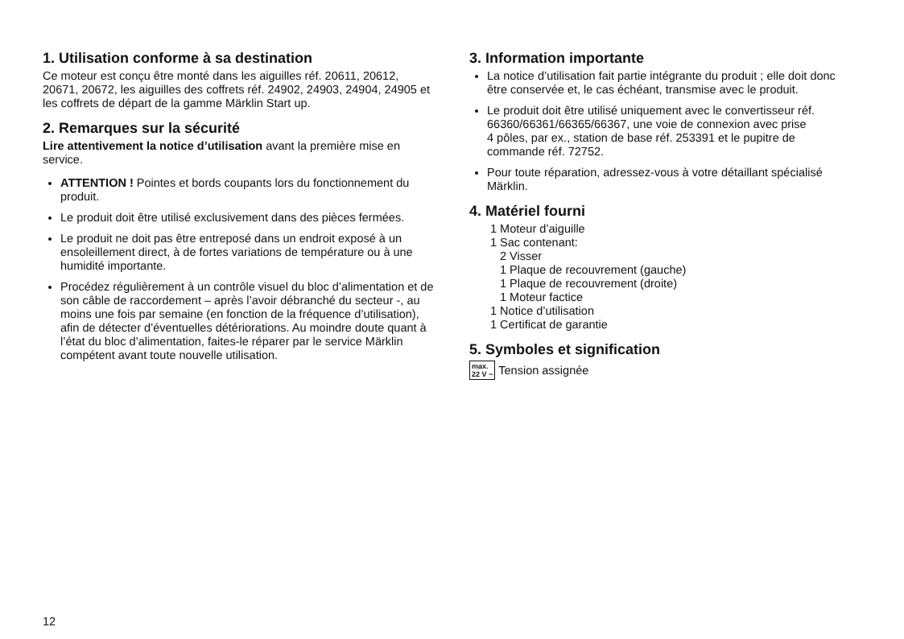1. Utilisation conforme à sa destination
Ce moteur est conçu être monté dans les aiguilles réf. 20611, 20612, 20671, 20672, les aiguilles des coffrets réf. 24902, 24903, 24904, 24905 et les coffrets de départ de la gamme Märklin Start up.
2. Remarques sur la sécurité
Lire attentivement la notice d’utilisation avant la première mise en service.
ATTENTION ! Pointes et bords coupants lors du fonctionnement du produit.
Le produit doit être utilisé exclusivement dans des pièces fermées.
Le produit ne doit pas être entreposé dans un endroit exposé à un ensoleillement direct, à de fortes variations de température ou à une humidité importante.
Procédez régulièrement à un contrôle visuel du bloc d’alimentation et de son câble de raccordement – après l’avoir débranché du secteur -, au moins une fois par semaine (en fonction de la fréquence d’utilisation), afin de détecter d’éventuelles détériorations. Au moindre doute quant à l’état du bloc d’alimentation, faites-le réparer par le service Märklin compétent avant toute nouvelle utilisation.
3. Information importante
La notice d’utilisation fait partie intégrante du produit ; elle doit donc être conservée et, le cas échéant, transmise avec le produit.
Le produit doit être utilisé uniquement avec le convertisseur réf. 66360/66361/66365/66367, une voie de connexion avec prise
4 pôles, par ex., station de base réf. 253391 et le pupitre de commande réf. 72752.
Pour toute réparation, adressez-vous à votre détaillant spécialisé Märklin.
4. Matériel fourni
1 Moteur d’aiguille
1 Sac contenant:
2 Visser
1 Plaque de recouvrement (gauche)
1 Plaque de recouvrement (droite)
1 Moteur factice
1 Notice d’utilisation
1 Certificat de garantie
5. Symboles et signification
max.
22 V ~ Tension assignée
12